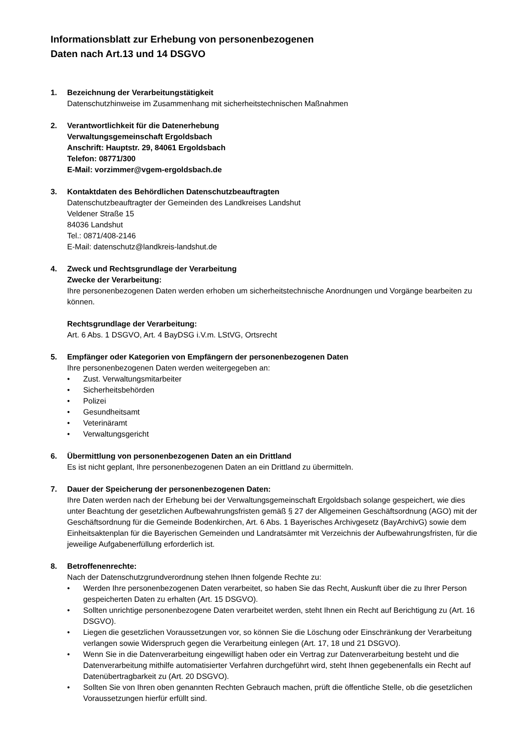Informationsblatt zur Erhebung von personenbezogenen
Daten nach Art.13 und 14 DSGVO
1. Bezeichnung der Verarbeitungstätigkeit
Datenschutzhinweise im Zusammenhang mit sicherheitstechnischen Maßnahmen
2. Verantwortlichkeit für die Datenerhebung
Verwaltungsgemeinschaft Ergoldsbach
Anschrift: Hauptstr. 29, 84061 Ergoldsbach
Telefon: 08771/300
E-Mail: vorzimmer@vgem-ergoldsbach.de
3. Kontaktdaten des Behördlichen Datenschutzbeauftragten
Datenschutzbeauftragter der Gemeinden des Landkreises Landshut
Veldener Straße 15
84036 Landshut
Tel.: 0871/408-2146
E-Mail: datenschutz@landkreis-landshut.de
4. Zweck und Rechtsgrundlage der Verarbeitung
Zwecke der Verarbeitung:
Ihre personenbezogenen Daten werden erhoben um sicherheitstechnische Anordnungen und Vorgänge bearbeiten zu können.
Rechtsgrundlage der Verarbeitung:
Art. 6 Abs. 1 DSGVO, Art. 4 BayDSG i.V.m. LStVG, Ortsrecht
5. Empfänger oder Kategorien von Empfängern der personenbezogenen Daten
Ihre personenbezogenen Daten werden weitergegeben an:
• Zust. Verwaltungsmitarbeiter
• Sicherheitsbehörden
• Polizei
• Gesundheitsamt
• Veterinäramt
• Verwaltungsgericht
6. Übermittlung von personenbezogenen Daten an ein Drittland
Es ist nicht geplant, Ihre personenbezogenen Daten an ein Drittland zu übermitteln.
7. Dauer der Speicherung der personenbezogenen Daten:
Ihre Daten werden nach der Erhebung bei der Verwaltungsgemeinschaft Ergoldsbach solange gespeichert, wie dies unter Beachtung der gesetzlichen Aufbewahrungsfristen gemäß § 27 der Allgemeinen Geschäftsordnung (AGO) mit der Geschäftsordnung für die Gemeinde Bodenkirchen, Art. 6 Abs. 1 Bayerisches Archivgesetz (BayArchivG) sowie dem Einheitsaktenplan für die Bayerischen Gemeinden und Landratsämter mit Verzeichnis der Aufbewahrungsfristen, für die jeweilige Aufgabenerfüllung erforderlich ist.
8. Betroffenenrechte:
Nach der Datenschutzgrundverordnung stehen Ihnen folgende Rechte zu:
• Werden Ihre personenbezogenen Daten verarbeitet, so haben Sie das Recht, Auskunft über die zu Ihrer Person gespeicherten Daten zu erhalten (Art. 15 DSGVO).
• Sollten unrichtige personenbezogene Daten verarbeitet werden, steht Ihnen ein Recht auf Berichtigung zu (Art. 16 DSGVO).
• Liegen die gesetzlichen Voraussetzungen vor, so können Sie die Löschung oder Einschränkung der Verarbeitung verlangen sowie Widerspruch gegen die Verarbeitung einlegen (Art. 17, 18 und 21 DSGVO).
• Wenn Sie in die Datenverarbeitung eingewilligt haben oder ein Vertrag zur Datenverarbeitung besteht und die Datenverarbeitung mithilfe automatisierter Verfahren durchgeführt wird, steht Ihnen gegebenenfalls ein Recht auf Datenübertragbarkeit zu (Art. 20 DSGVO).
• Sollten Sie von Ihren oben genannten Rechten Gebrauch machen, prüft die öffentliche Stelle, ob die gesetzlichen Voraussetzungen hierfür erfüllt sind.